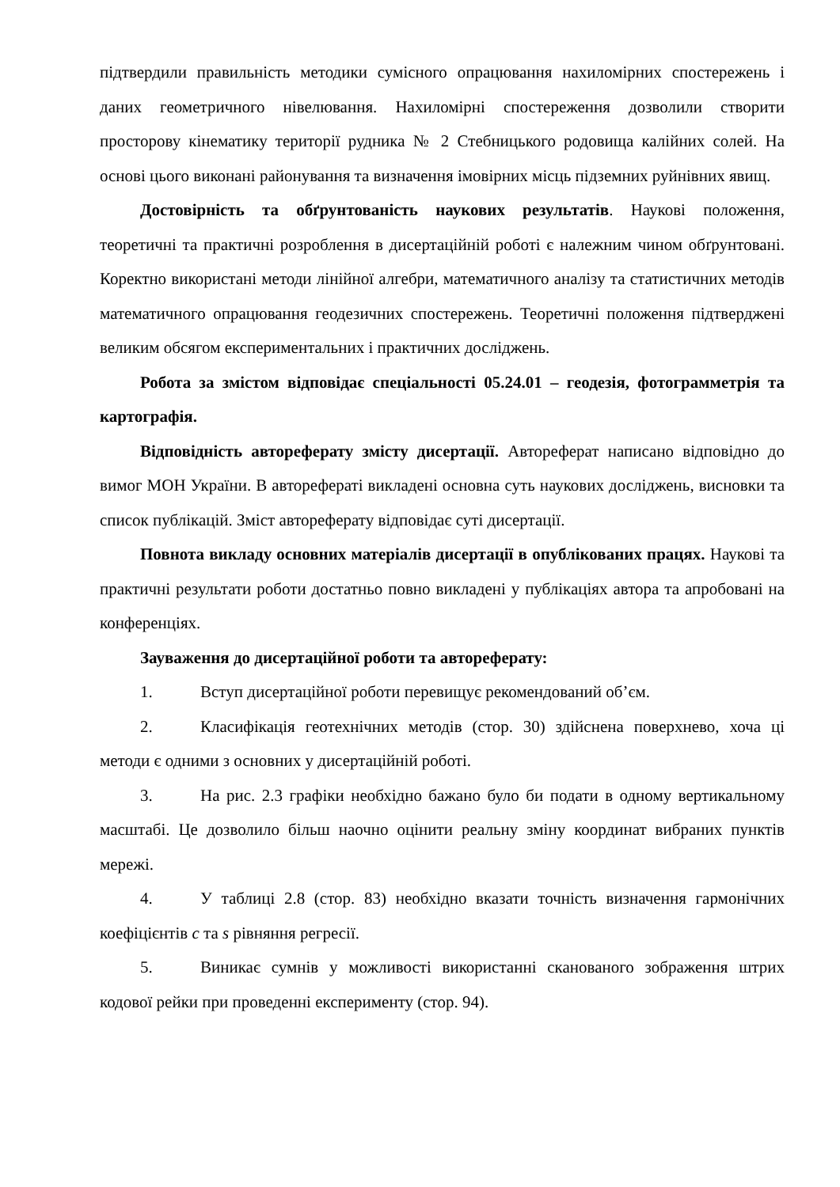підтвердили правильність методики сумісного опрацювання нахиломірних спостережень і даних геометричного нівелювання. Нахиломірні спостереження дозволили створити просторову кінематику території рудника № 2 Стебницького родовища калійних солей. На основі цього виконані районування та визначення імовірних місць підземних руйнівних явищ.
Достовірність та обґрунтованість наукових результатів. Наукові положення, теоретичні та практичні розроблення в дисертаційній роботі є належним чином обґрунтовані. Коректно використані методи лінійної алгебри, математичного аналізу та статистичних методів математичного опрацювання геодезичних спостережень. Теоретичні положення підтверджені великим обсягом експериментальних і практичних досліджень.
Робота за змістом відповідає спеціальності 05.24.01 – геодезія, фотограмметрія та картографія.
Відповідність автореферату змісту дисертації. Автореферат написано відповідно до вимог МОН України. В авторефераті викладені основна суть наукових досліджень, висновки та список публікацій. Зміст автореферату відповідає суті дисертації.
Повнота викладу основних матеріалів дисертації в опублікованих працях. Наукові та практичні результати роботи достатньо повно викладені у публікаціях автора та апробовані на конференціях.
Зауваження до дисертаційної роботи та автореферату:
1. Вступ дисертаційної роботи перевищує рекомендований об’єм.
2. Класифікація геотехнічних методів (стор. 30) здійснена поверхнево, хоча ці методи є одними з основних у дисертаційній роботі.
3. На рис. 2.3 графіки необхідно бажано було би подати в одному вертикальному масштабі. Це дозволило більш наочно оцінити реальну зміну координат вибраних пунктів мережі.
4. У таблиці 2.8 (стор. 83) необхідно вказати точність визначення гармонічних коефіцієнтів c та s рівняння регресії.
5. Виникає сумнів у можливості використанні сканованого зображення штрих кодової рейки при проведенні експерименту (стор. 94).